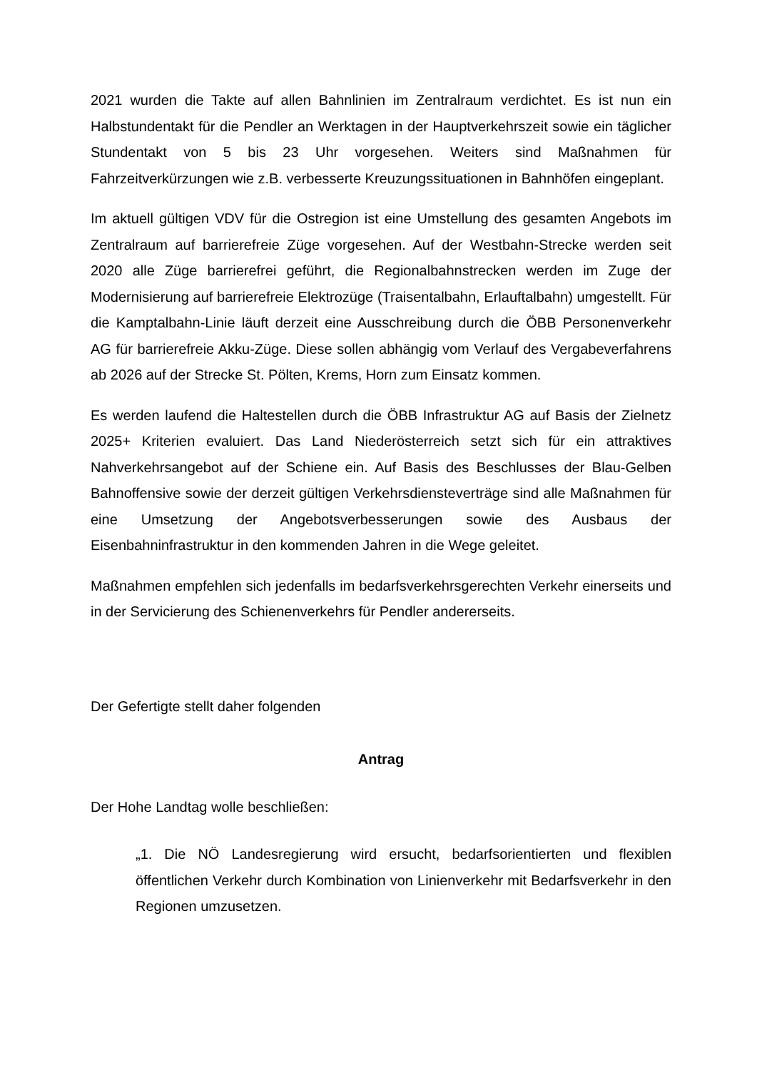2021 wurden die Takte auf allen Bahnlinien im Zentralraum verdichtet. Es ist nun ein Halbstundentakt für die Pendler an Werktagen in der Hauptverkehrszeit sowie ein täglicher Stundentakt von 5 bis 23 Uhr vorgesehen. Weiters sind Maßnahmen für Fahrzeitverkürzungen wie z.B. verbesserte Kreuzungssituationen in Bahnhöfen eingeplant.
Im aktuell gültigen VDV für die Ostregion ist eine Umstellung des gesamten Angebots im Zentralraum auf barrierefreie Züge vorgesehen. Auf der Westbahn-Strecke werden seit 2020 alle Züge barrierefrei geführt, die Regionalbahnstrecken werden im Zuge der Modernisierung auf barrierefreie Elektrozüge (Traisentalbahn, Erlauftalbahn) umgestellt. Für die Kamptalbahn-Linie läuft derzeit eine Ausschreibung durch die ÖBB Personenverkehr AG für barrierefreie Akku-Züge. Diese sollen abhängig vom Verlauf des Vergabeverfahrens ab 2026 auf der Strecke St. Pölten, Krems, Horn zum Einsatz kommen.
Es werden laufend die Haltestellen durch die ÖBB Infrastruktur AG auf Basis der Zielnetz 2025+ Kriterien evaluiert. Das Land Niederösterreich setzt sich für ein attraktives Nahverkehrsangebot auf der Schiene ein. Auf Basis des Beschlusses der Blau-Gelben Bahnoffensive sowie der derzeit gültigen Verkehrsdiensteverträge sind alle Maßnahmen für eine Umsetzung der Angebotsverbesserungen sowie des Ausbaus der Eisenbahninfrastruktur in den kommenden Jahren in die Wege geleitet.
Maßnahmen empfehlen sich jedenfalls im bedarfsverkehrsgerechten Verkehr einerseits und in der Servicierung des Schienenverkehrs für Pendler andererseits.
Der Gefertigte stellt daher folgenden
Antrag
Der Hohe Landtag wolle beschließen:
„1. Die NÖ Landesregierung wird ersucht, bedarfsorientierten und flexiblen öffentlichen Verkehr durch Kombination von Linienverkehr mit Bedarfsverkehr in den Regionen umzusetzen.